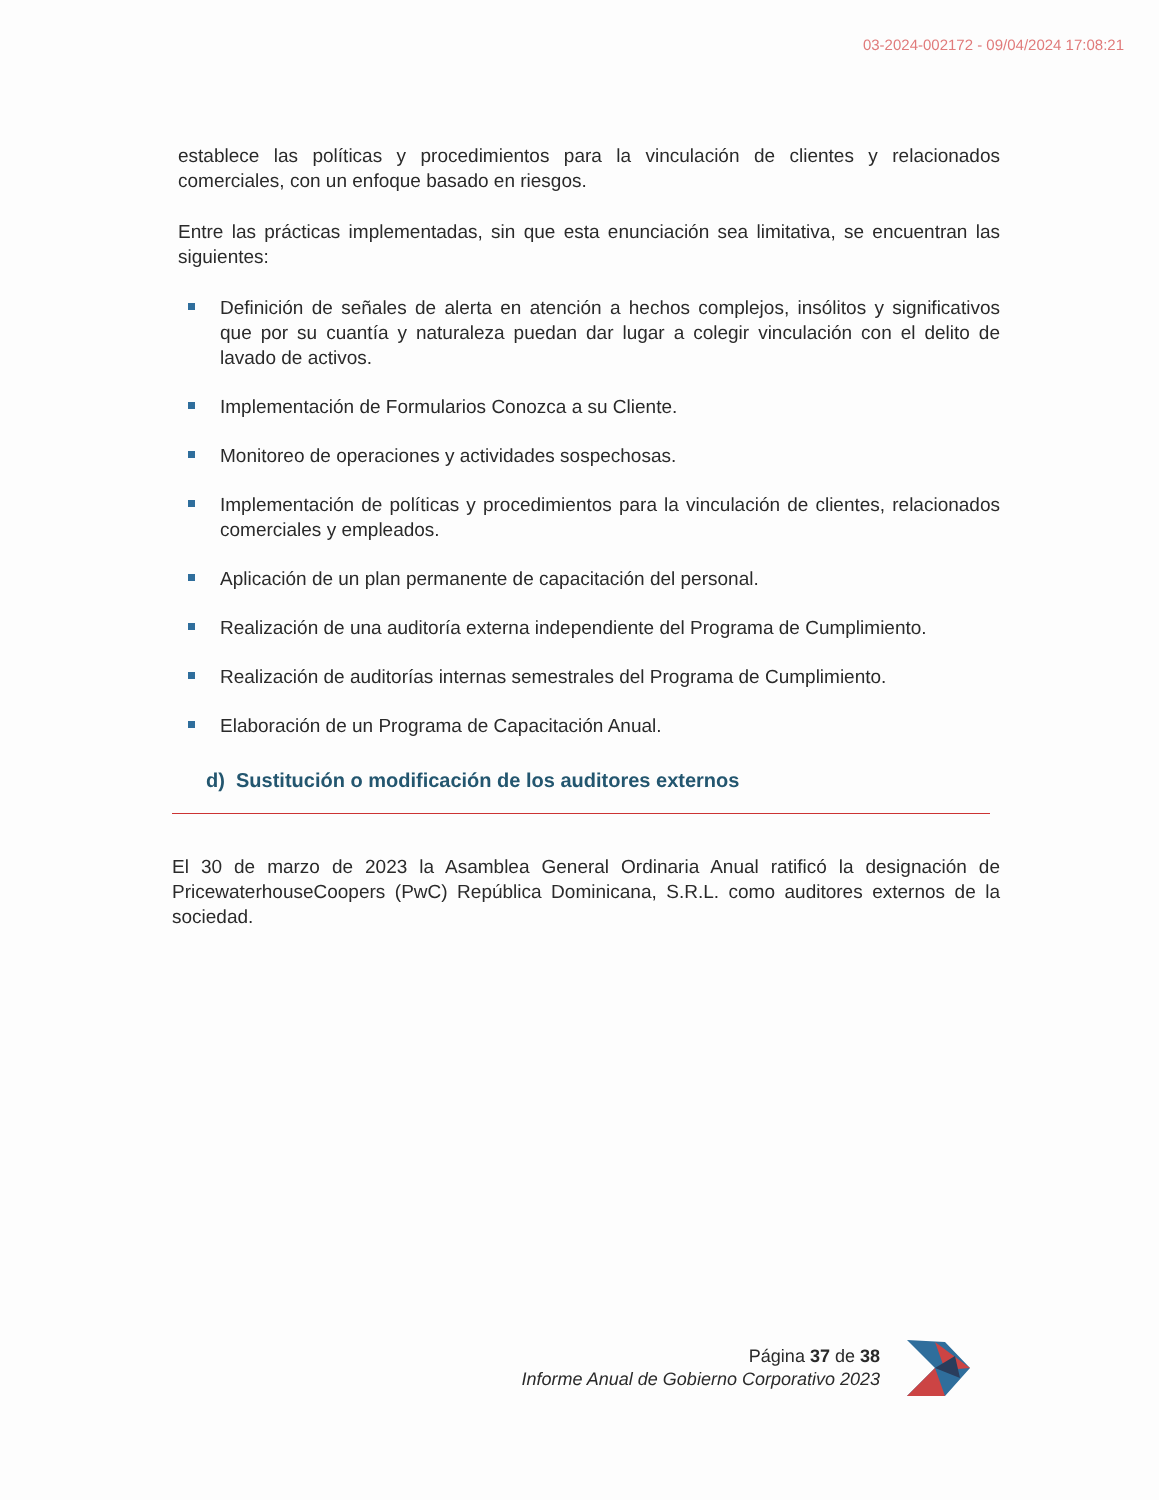03-2024-002172 - 09/04/2024 17:08:21
establece las políticas y procedimientos para la vinculación de clientes y relacionados comerciales, con un enfoque basado en riesgos.
Entre las prácticas implementadas, sin que esta enunciación sea limitativa, se encuentran las siguientes:
Definición de señales de alerta en atención a hechos complejos, insólitos y significativos que por su cuantía y naturaleza puedan dar lugar a colegir vinculación con el delito de lavado de activos.
Implementación de Formularios Conozca a su Cliente.
Monitoreo de operaciones y actividades sospechosas.
Implementación de políticas y procedimientos para la vinculación de clientes, relacionados comerciales y empleados.
Aplicación de un plan permanente de capacitación del personal.
Realización de una auditoría externa independiente del Programa de Cumplimiento.
Realización de auditorías internas semestrales del Programa de Cumplimiento.
Elaboración de un Programa de Capacitación Anual.
d) Sustitución o modificación de los auditores externos
El 30 de marzo de 2023 la Asamblea General Ordinaria Anual ratificó la designación de PricewaterhouseCoopers (PwC) República Dominicana, S.R.L. como auditores externos de la sociedad.
Página 37 de 38
Informe Anual de Gobierno Corporativo 2023